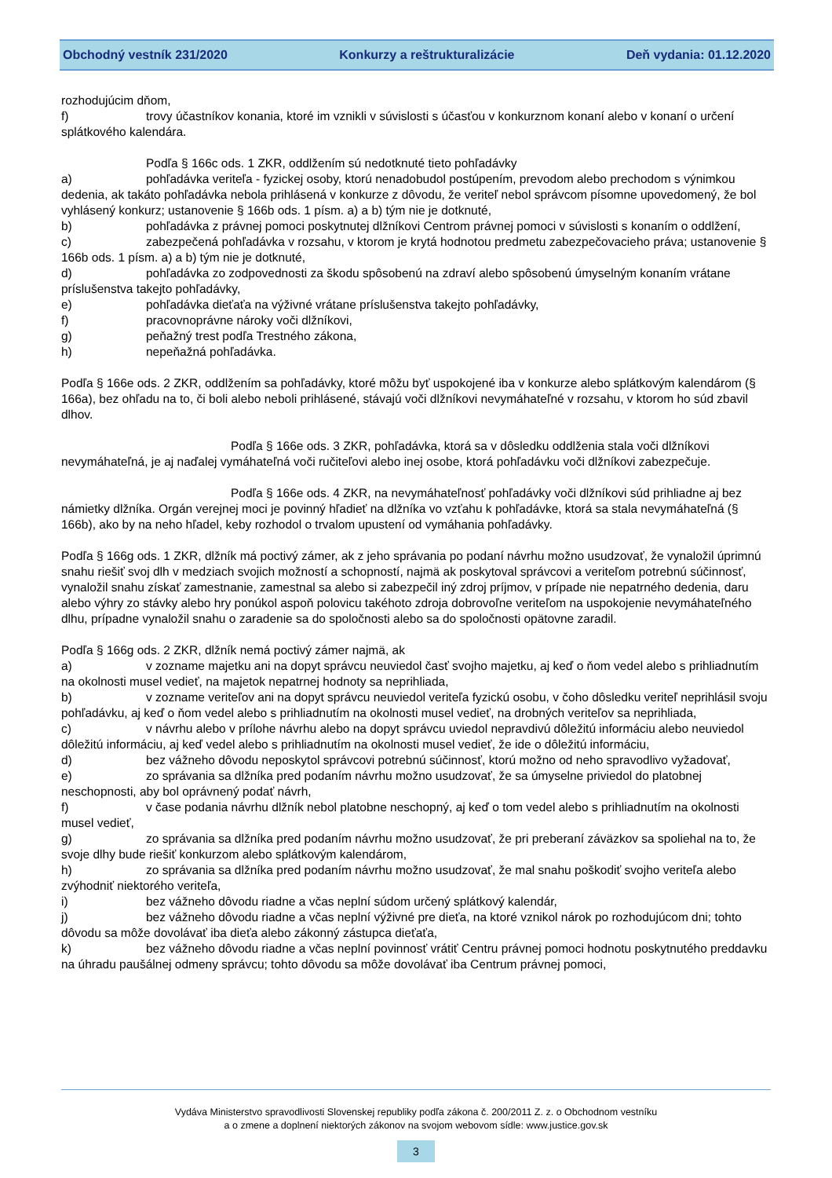Obchodný vestník 231/2020 Konkurzy a reštrukturalizácie Deň vydania: 01.12.2020
rozhodujúcim dňom,
f) trovy účastníkov konania, ktoré im vznikli v súvislosti s účasťou v konkurznom konaní alebo v konaní o určení splátkového kalendára.
Podľa § 166c ods. 1 ZKR, oddlžením sú nedotknuté tieto pohľadávky
a) pohľadávka veriteľa - fyzickej osoby, ktorú nenadobudol postúpením, prevodom alebo prechodom s výnimkou dedenia, ak takáto pohľadávka nebola prihlásená v konkurze z dôvodu, že veriteľ nebol správcom písomne upovedomený, že bol vyhlásený konkurz; ustanovenie § 166b ods. 1 písm. a) a b) tým nie je dotknuté,
b) pohľadávka z právnej pomoci poskytnutej dlžníkovi Centrom právnej pomoci v súvislosti s konaním o oddlžení,
c) zabezpečená pohľadávka v rozsahu, v ktorom je krytá hodnotou predmetu zabezpečovacieho práva; ustanovenie § 166b ods. 1 písm. a) a b) tým nie je dotknuté,
d) pohľadávka zo zodpovednosti za škodu spôsobenú na zdraví alebo spôsobenú úmyselným konaním vrátane príslušenstva takejto pohľadávky,
e) pohľadávka dieťaťa na výživné vrátane príslušenstva takejto pohľadávky,
f) pracovnoprávne nároky voči dlžníkovi,
g) peňažný trest podľa Trestného zákona,
h) nepeňažná pohľadávka.
Podľa § 166e ods. 2 ZKR, oddlžením sa pohľadávky, ktoré môžu byť uspokojené iba v konkurze alebo splátkovým kalendárom (§ 166a), bez ohľadu na to, či boli alebo neboli prihlásené, stávajú voči dlžníkovi nevymáhateľné v rozsahu, v ktorom ho súd zbavil dlhov.
Podľa § 166e ods. 3 ZKR, pohľadávka, ktorá sa v dôsledku oddlženia stala voči dlžníkovi nevymáhateľná, je aj naďalej vymáhateľná voči ručiteľovi alebo inej osobe, ktorá pohľadávku voči dlžníkovi zabezpečuje.
Podľa § 166e ods. 4 ZKR, na nevymáhateľnosť pohľadávky voči dlžníkovi súd prihliadne aj bez námietky dlžníka. Orgán verejnej moci je povinný hľadieť na dlžníka vo vzťahu k pohľadávke, ktorá sa stala nevymáhateľná (§ 166b), ako by na neho hľadel, keby rozhodol o trvalom upustení od vymáhania pohľadávky.
Podľa § 166g ods. 1 ZKR, dlžník má poctivý zámer, ak z jeho správania po podaní návrhu možno usudzovať, že vynaložil úprimnú snahu riešiť svoj dlh v medziach svojich možností a schopností, najmä ak poskytoval správcovi a veriteľom potrebnú súčinnosť, vynaložil snahu získať zamestnanie, zamestnal sa alebo si zabezpečil iný zdroj príjmov, v prípade nie nepatrného dedenia, daru alebo výhry zo stávky alebo hry ponúkol aspoň polovicu takéhoto zdroja dobrovoľne veriteľom na uspokojenie nevymáhateľného dlhu, prípadne vynaložil snahu o zaradenie sa do spoločnosti alebo sa do spoločnosti opätovne zaradil.
Podľa § 166g ods. 2 ZKR, dlžník nemá poctivý zámer najmä, ak
a) v zozname majetku ani na dopyt správcu neuviedol časť svojho majetku, aj keď o ňom vedel alebo s prihliadnutím na okolnosti musel vedieť, na majetok nepatrnej hodnoty sa neprihliada,
b) v zozname veriteľov ani na dopyt správcu neuviedol veriteľa fyzickú osobu, v čoho dôsledku veriteľ neprihlásil svoju pohľadávku, aj keď o ňom vedel alebo s prihliadnutím na okolnosti musel vedieť, na drobných veriteľov sa neprihliada,
c) v návrhu alebo v prílohe návrhu alebo na dopyt správcu uviedol nepravdivú dôležitú informáciu alebo neuviedol dôležitú informáciu, aj keď vedel alebo s prihliadnutím na okolnosti musel vedieť, že ide o dôležitú informáciu,
d) bez vážneho dôvodu neposkytol správcovi potrebnú súčinnosť, ktorú možno od neho spravodlivo vyžadovať,
e) zo správania sa dlžníka pred podaním návrhu možno usudzovať, že sa úmyselne priviedol do platobnej neschopnosti, aby bol oprávnený podať návrh,
f) v čase podania návrhu dlžník nebol platobne neschopný, aj keď o tom vedel alebo s prihliadnutím na okolnosti musel vedieť,
g) zo správania sa dlžníka pred podaním návrhu možno usudzovať, že pri preberaní záväzkov sa spoliehal na to, že svoje dlhy bude riešiť konkurzom alebo splátkovým kalendárom,
h) zo správania sa dlžníka pred podaním návrhu možno usudzovať, že mal snahu poškodiť svojho veriteľa alebo zvýhodniť niektorého veriteľa,
i) bez vážneho dôvodu riadne a včas neplní súdom určený splátkový kalendár,
j) bez vážneho dôvodu riadne a včas neplní výživné pre dieťa, na ktoré vznikol nárok po rozhodujúcom dni; tohto dôvodu sa môže dovolávať iba dieťa alebo zákonný zástupca dieťaťa,
k) bez vážneho dôvodu riadne a včas neplní povinnosť vrátiť Centru právnej pomoci hodnotu poskytnutého preddavku na úhradu paušálnej odmeny správcu; tohto dôvodu sa môže dovolávať iba Centrum právnej pomoci,
Vydáva Ministerstvo spravodlivosti Slovenskej republiky podľa zákona č. 200/2011 Z. z. o Obchodnom vestníku
a o zmene a doplnení niektorých zákonov na svojom webovom sídle: www.justice.gov.sk
3